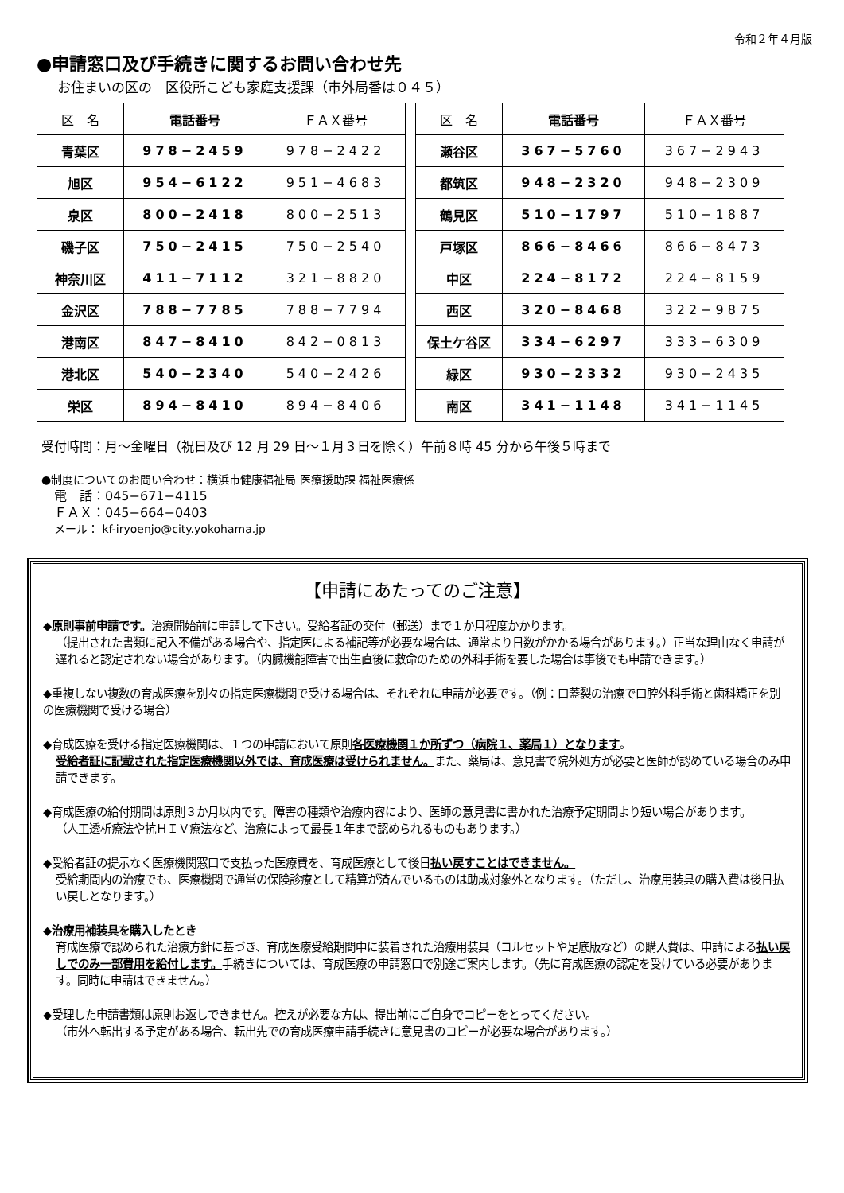令和２年４月版
●申請窓口及び手続きに関するお問い合わせ先
お住まいの区の　区役所こども家庭支援課（市外局番は０４５）
| 区 名 | 電話番号 | ＦＡＸ番号 |
| --- | --- | --- |
| 青葉区 | 978−2459 | 978−2422 |
| 旭区 | 954−6122 | 951−4683 |
| 泉区 | 800−2418 | 800−2513 |
| 磯子区 | 750−2415 | 750−2540 |
| 神奈川区 | 411−7112 | 321−8820 |
| 金沢区 | 788−7785 | 788−7794 |
| 港南区 | 847−8410 | 842−0813 |
| 港北区 | 540−2340 | 540−2426 |
| 栄区 | 894−8410 | 894−8406 |
| 区 名 | 電話番号 | ＦＡＸ番号 |
| --- | --- | --- |
| 瀬谷区 | 367−5760 | 367−2943 |
| 都筑区 | 948−2320 | 948−2309 |
| 鶴見区 | 510−1797 | 510−1887 |
| 戸塚区 | 866−8466 | 866−8473 |
| 中区 | 224−8172 | 224−8159 |
| 西区 | 320−8468 | 322−9875 |
| 保土ケ谷区 | 334−6297 | 333−6309 |
| 緑区 | 930−2332 | 930−2435 |
| 南区 | 341−1148 | 341−1145 |
受付時間：月～金曜日（祝日及び 12 月 29 日～１月３日を除く）午前８時 45 分から午後５時まで
●制度についてのお問い合わせ：横浜市健康福祉局 医療援助課 福祉医療係
電　話：045−671−4115
ＦＡＸ：045−664−0403
メール： kf-iryoenjo@city.yokohama.jp
【申請にあたってのご注意】
◆原則事前申請です。治療開始前に申請して下さい。受給者証の交付（郵送）まで１か月程度かかります。
（提出された書類に記入不備がある場合や、指定医による補記等が必要な場合は、通常より日数がかかる場合があります。）正当な理由なく申請が遅れると認定されない場合があります。（内臓機能障害で出生直後に救命のための外科手術を要した場合は事後でも申請できます。）
◆重複しない複数の育成医療を別々の指定医療機関で受ける場合は、それぞれに申請が必要です。（例：口蓋裂の治療で口腔外科手術と歯科矯正を別の医療機関で受ける場合）
◆育成医療を受ける指定医療機関は、１つの申請において原則各医療機関１か所ずつ（病院１、薬局１）となります。
受給者証に記載された指定医療機関以外では、育成医療は受けられません。また、薬局は、意見書で院外処方が必要と医師が認めている場合のみ申請できます。
◆育成医療の給付期間は原則３か月以内です。障害の種類や治療内容により、医師の意見書に書かれた治療予定期間より短い場合があります。
（人工透析療法や抗ＨＩＶ療法など、治療によって最長１年まで認められるものもあります。）
◆受給者証の提示なく医療機関窓口で支払った医療費を、育成医療として後日払い戻すことはできません。
受給期間内の治療でも、医療機関で通常の保険診療として精算が済んでいるものは助成対象外となります。（ただし、治療用装具の購入費は後日払い戻しとなります。）
◆治療用補装具を購入したとき
育成医療で認められた治療方針に基づき、育成医療受給期間中に装着された治療用装具（コルセットや足底版など）の購入費は、申請による払い戻しでのみ一部費用を給付します。手続きについては、育成医療の申請窓口で別途ご案内します。（先に育成医療の認定を受けている必要があります。同時に申請はできません。）
◆受理した申請書類は原則お返しできません。控えが必要な方は、提出前にご自身でコピーをとってください。
（市外へ転出する予定がある場合、転出先での育成医療申請手続きに意見書のコピーが必要な場合があります。）